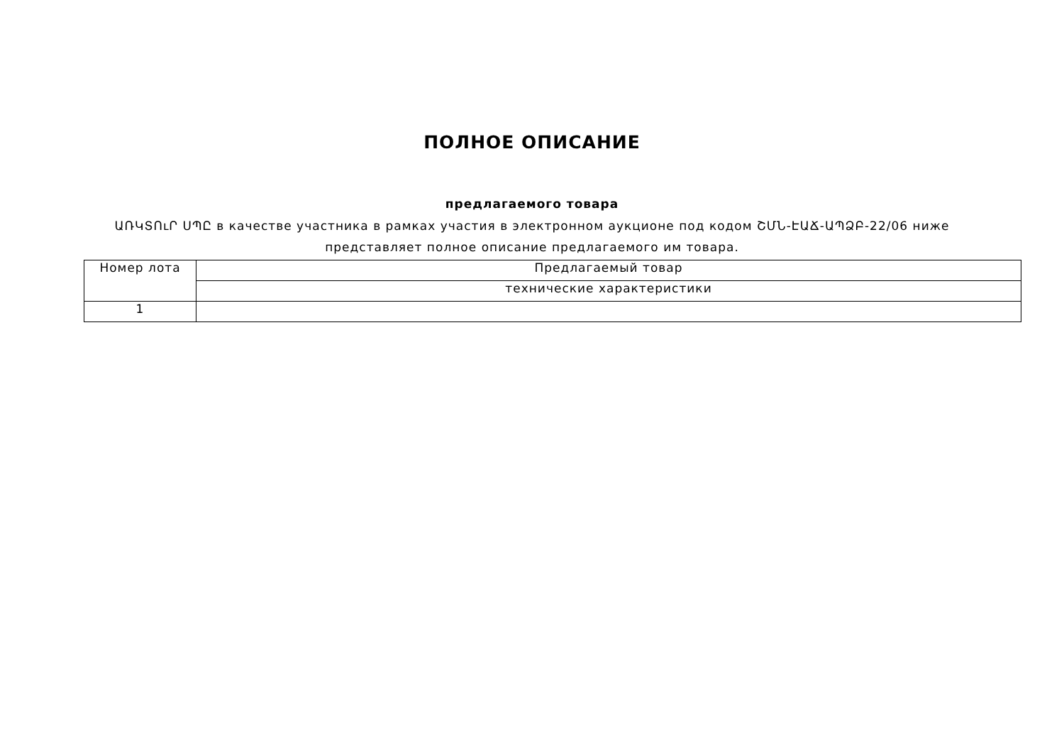ПОЛНОЕ ОПИСАНИЕ
предлагаемого товара
ԱՌԿՏՈւՐ ՍՊԸ в качестве участника в рамках участия в электронном аукционе под кодом ՇՄՆ-ԷԱՃ-ԱՊՁԲ-22/06 ниже представляет полное описание предлагаемого им товара.
| Номер лота | Предлагаемый товар |
| --- | --- |
| | технические характеристики |
| 1 | |